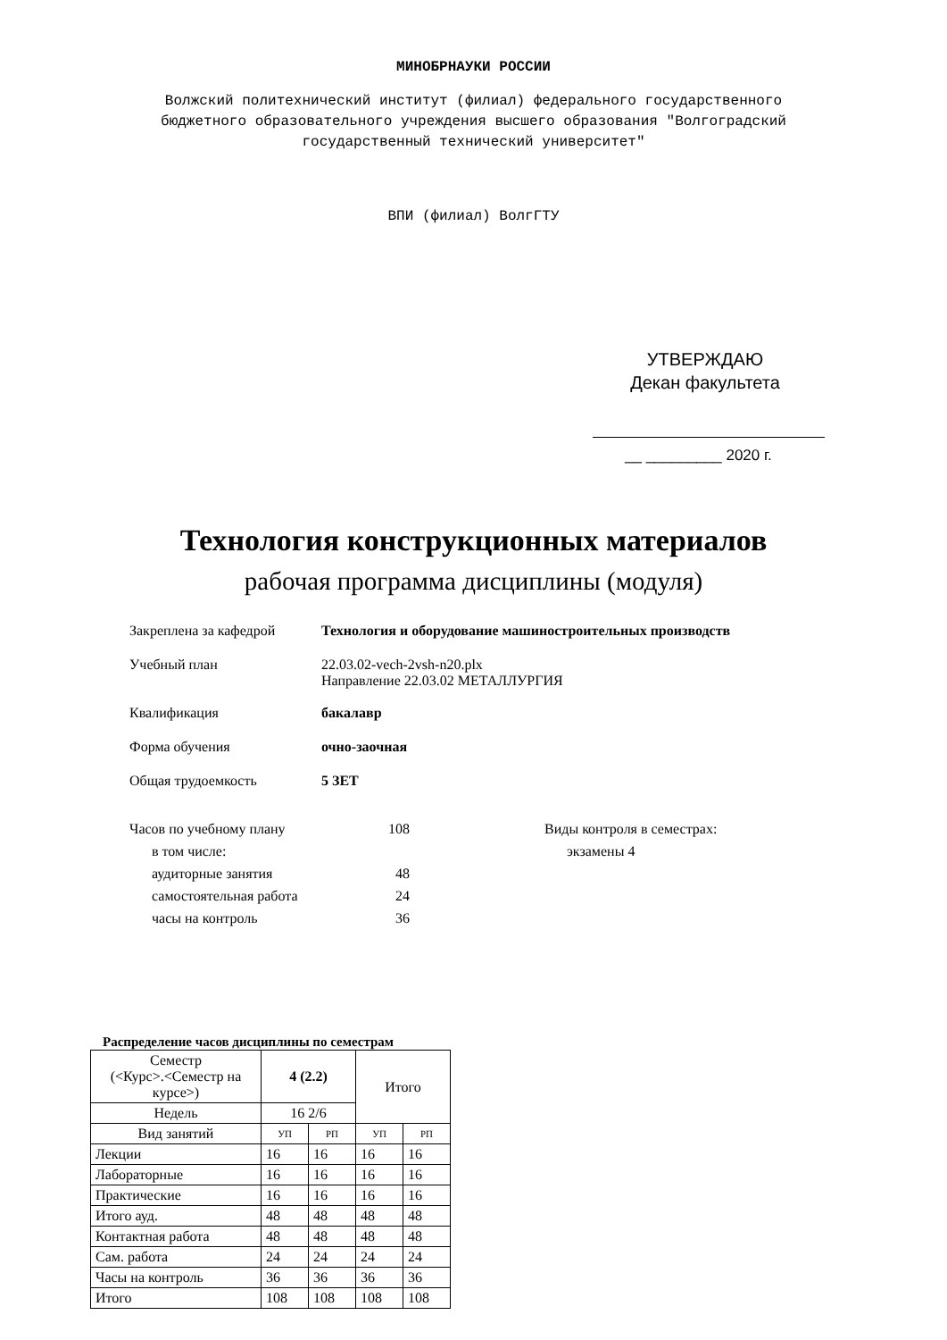МИНОБРНАУКИ РОССИИ
Волжский политехнический институт (филиал) федерального государственного
бюджетного образовательного учреждения высшего образования "Волгоградский
государственный технический университет"
ВПИ (филиал) ВолгГТУ
УТВЕРЖДАЮ
Декан факультета
__ _________ 2020 г.
Технология конструкционных материалов
рабочая программа дисциплины (модуля)
| Закреплена за кафедрой | Технология и оборудование машиностроительных производств |
| Учебный план | 22.03.02-vech-2vsh-n20.plx Направление 22.03.02 МЕТАЛЛУРГИЯ |
| Квалификация | бакалавр |
| Форма обучения | очно-заочная |
| Общая трудоемкость | 5 ЗЕТ |
| Часов по учебному плану | 108 | Виды контроля в семестрах: |
| в том числе: | | экзамены 4 |
| аудиторные занятия | 48 | |
| самостоятельная работа | 24 | |
| часы на контроль | 36 | |
Распределение часов дисциплины по семестрам
| Семестр (<Курс>.<Семестр на курсе>) | 4 (2.2) | | Итого | |
| Недель | 16 2/6 | | | |
| Вид занятий | УП | РП | УП | РП |
| Лекции | 16 | 16 | 16 | 16 |
| Лабораторные | 16 | 16 | 16 | 16 |
| Практические | 16 | 16 | 16 | 16 |
| Итого ауд. | 48 | 48 | 48 | 48 |
| Контактная работа | 48 | 48 | 48 | 48 |
| Сам. работа | 24 | 24 | 24 | 24 |
| Часы на контроль | 36 | 36 | 36 | 36 |
| Итого | 108 | 108 | 108 | 108 |